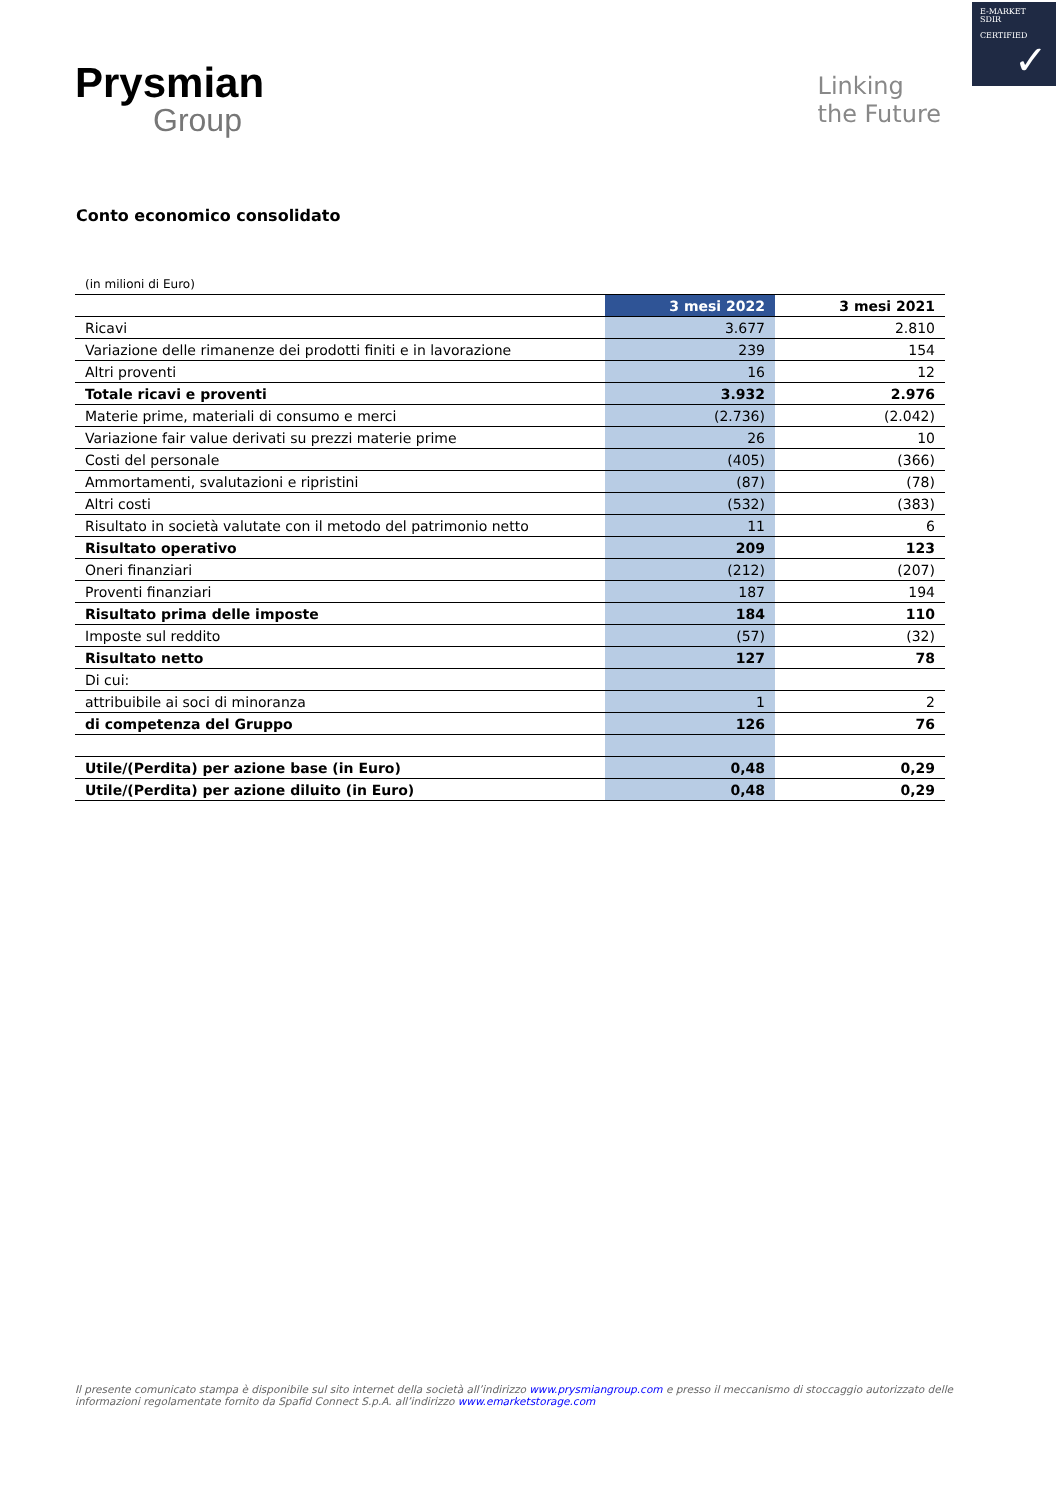E-MARKET
SDIR
CERTIFIED
✓
Prysmian
Group
Linking
the Future
Conto economico consolidato
| (in milioni di Euro) | | |
| | 3 mesi 2022 | 3 mesi 2021 |
| Ricavi | 3.677 | 2.810 |
| Variazione delle rimanenze dei prodotti finiti e in lavorazione | 239 | 154 |
| Altri proventi | 16 | 12 |
| Totale ricavi e proventi | 3.932 | 2.976 |
| Materie prime, materiali di consumo e merci | (2.736) | (2.042) |
| Variazione fair value derivati su prezzi materie prime | 26 | 10 |
| Costi del personale | (405) | (366) |
| Ammortamenti, svalutazioni e ripristini | (87) | (78) |
| Altri costi | (532) | (383) |
| Risultato in società valutate con il metodo del patrimonio netto | 11 | 6 |
| Risultato operativo | 209 | 123 |
| Oneri finanziari | (212) | (207) |
| Proventi finanziari | 187 | 194 |
| Risultato prima delle imposte | 184 | 110 |
| Imposte sul reddito | (57) | (32) |
| Risultato netto | 127 | 78 |
| Di cui: | | |
| attribuibile ai soci di minoranza | 1 | 2 |
| di competenza del Gruppo | 126 | 76 |
| Utile/(Perdita) per azione base (in Euro) | 0,48 | 0,29 |
| Utile/(Perdita) per azione diluito (in Euro) | 0,48 | 0,29 |
Il presente comunicato stampa è disponibile sul sito internet della società all’indirizzo www.prysmiangroup.com e presso il meccanismo di stoccaggio autorizzato delle informazioni regolamentate fornito da Spafid Connect S.p.A. all’indirizzo www.emarketstorage.com